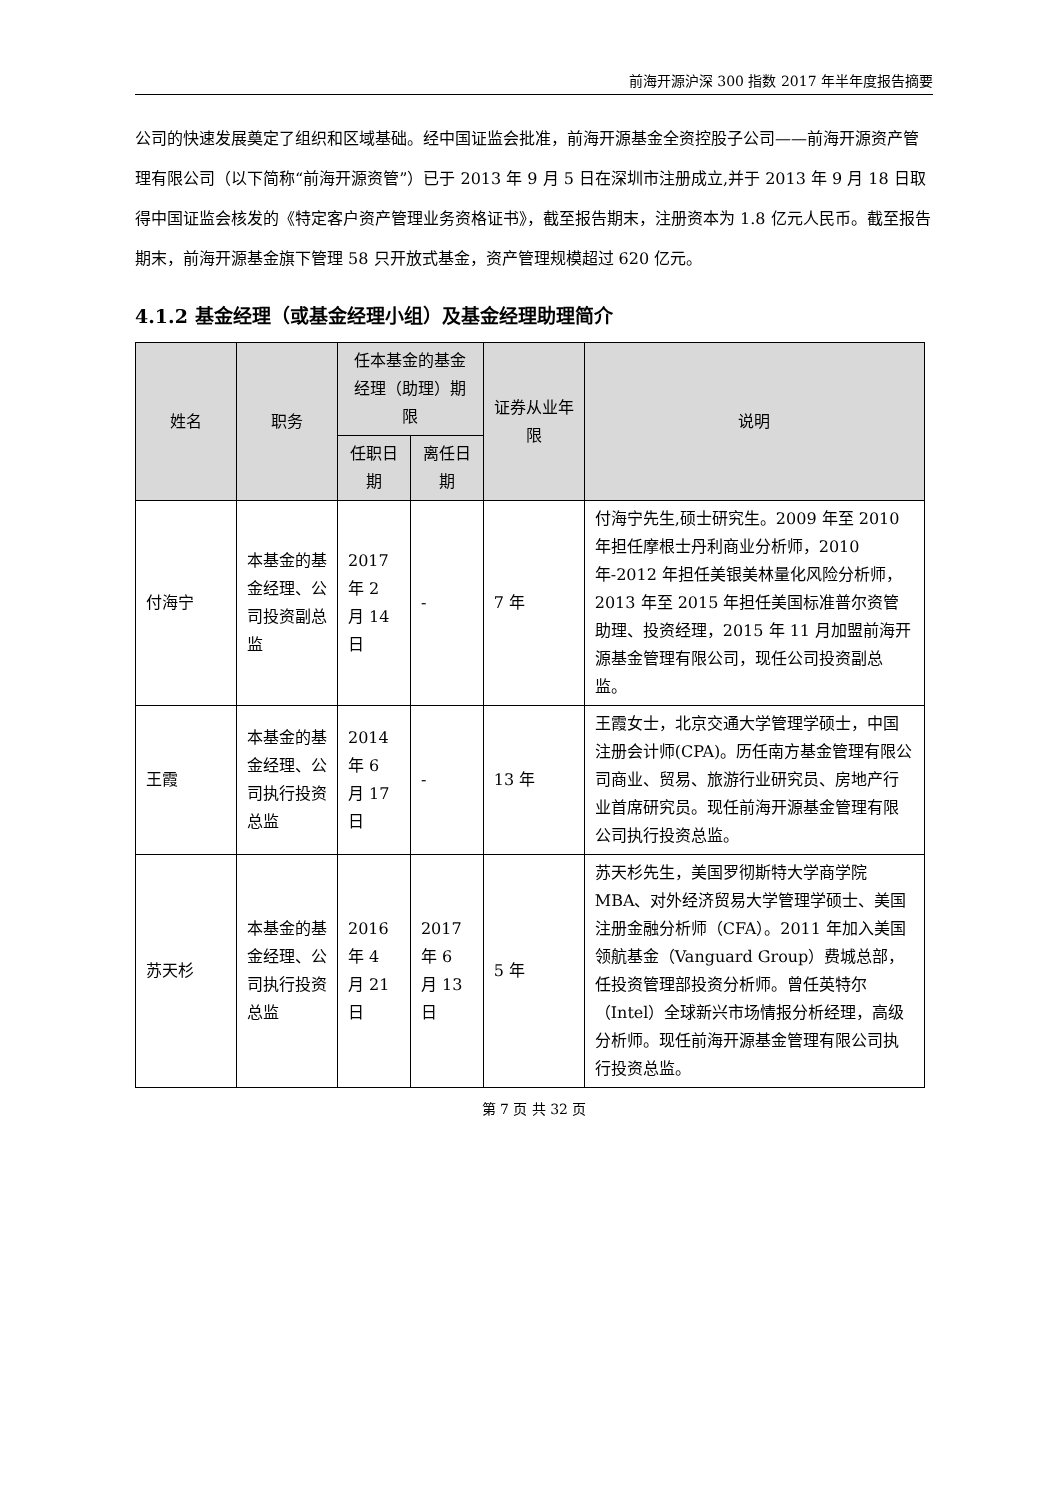前海开源沪深 300 指数 2017 年半年度报告摘要
公司的快速发展奠定了组织和区域基础。经中国证监会批准，前海开源基金全资控股子公司——前海开源资产管理有限公司（以下简称“前海开源资管”）已于 2013 年 9 月 5 日在深圳市注册成立,并于 2013 年 9 月 18 日取得中国证监会核发的《特定客户资产管理业务资格证书》，截至报告期末，注册资本为 1.8 亿元人民币。截至报告期末，前海开源基金旗下管理 58 只开放式基金，资产管理规模超过 620 亿元。
4.1.2 基金经理（或基金经理小组）及基金经理助理简介
| 姓名 | 职务 | 任本基金的基金经理（助理）期限 | | 证券从业年限 | 说明 |
| --- | --- | --- | --- | --- | --- |
| | | 任职日期 | 离任日期 | | |
| 付海宁 | 本基金的基金经理、公司投资副总监 | 2017 年 2 月 14 日 | - | 7 年 | 付海宁先生,硕士研究生。2009 年至 2010 年担任摩根士丹利商业分析师，2010 年-2012 年担任美银美林量化风险分析师，2013 年至 2015 年担任美国标准普尔资管助理、投资经理，2015 年 11 月加盟前海开源基金管理有限公司，现任公司投资副总监。 |
| 王霞 | 本基金的基金经理、公司执行投资总监 | 2014 年 6 月 17 日 | - | 13 年 | 王霞女士，北京交通大学管理学硕士，中国注册会计师(CPA)。历任南方基金管理有限公司商业、贸易、旅游行业研究员、房地产行业首席研究员。现任前海开源基金管理有限公司执行投资总监。 |
| 苏天杉 | 本基金的基金经理、公司执行投资总监 | 2016 年 4 月 21 日 | 2017 年 6 月 13 日 | 5 年 | 苏天杉先生，美国罗彻斯特大学商学院 MBA、对外经济贸易大学管理学硕士、美国注册金融分析师（CFA）。2011 年加入美国领航基金（Vanguard Group）费城总部，任投资管理部投资分析师。曾任英特尔（Intel）全球新兴市场情报分析经理，高级分析师。现任前海开源基金管理有限公司执行投资总监。 |
第 7 页 共 32 页